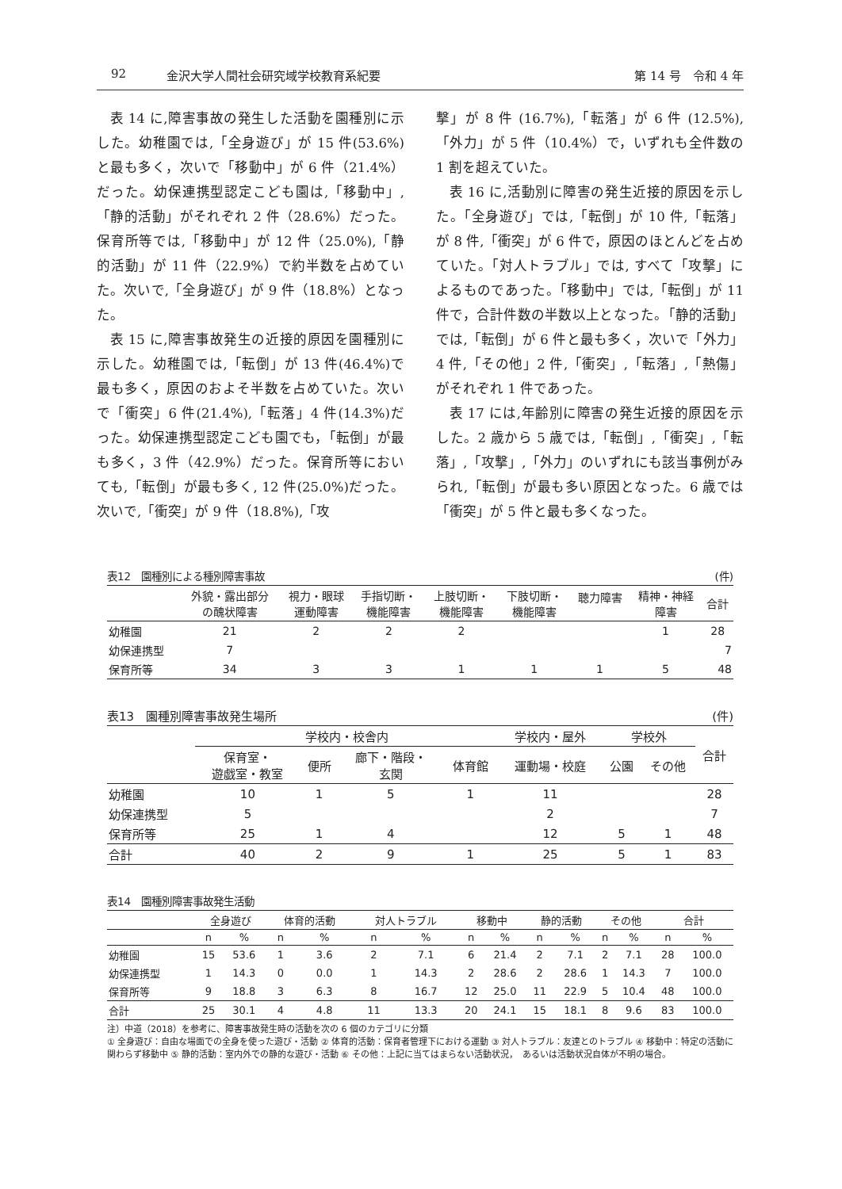92 金沢大学人間社会研究域学校教育系紀要 第 14 号　令和 4 年
表 14 に,障害事故の発生した活動を園種別に示した。幼稚園では,「全身遊び」が 15 件(53.6%)と最も多く，次いで「移動中」が 6 件（21.4%）だった。幼保連携型認定こども園は,「移動中」,「静的活動」がそれぞれ 2 件（28.6%）だった。保育所等では,「移動中」が 12 件（25.0%),「静的活動」が 11 件（22.9%）で約半数を占めていた。次いで,「全身遊び」が 9 件（18.8%）となった。
表 15 に,障害事故発生の近接的原因を園種別に示した。幼稚園では,「転倒」が 13 件(46.4%)で最も多く，原因のおよそ半数を占めていた。次いで「衝突」6 件(21.4%),「転落」4 件(14.3%)だった。幼保連携型認定こども園でも，「転倒」が最も多く，3 件（42.9%）だった。保育所等においても,「転倒」が最も多く, 12 件(25.0%)だった。次いで,「衝突」が 9 件（18.8%),「攻
撃」が 8 件 (16.7%),「転落」が 6 件 (12.5%),「外力」が 5 件（10.4%）で，いずれも全件数の 1 割を超えていた。
表 16 に,活動別に障害の発生近接的原因を示した。「全身遊び」では,「転倒」が 10 件,「転落」が 8 件,「衝突」が 6 件で，原因のほとんどを占めていた。「対人トラブル」では, すべて「攻撃」によるものであった。「移動中」では,「転倒」が 11 件で，合計件数の半数以上となった。「静的活動」では,「転倒」が 6 件と最も多く，次いで「外力」4 件,「その他」2 件,「衝突」,「転落」,「熱傷」がそれぞれ 1 件であった。
表 17 には,年齢別に障害の発生近接的原因を示した。2 歳から 5 歳では,「転倒」,「衝突」,「転落」,「攻撃」,「外力」のいずれにも該当事例がみられ,「転倒」が最も多い原因となった。6 歳では「衝突」が 5 件と最も多くなった。
表12　園種別による種別障害事故 (件)
| | 外貌・露出部分 の醜状障害 | 視力・眼球 運動障害 | 手指切断・ 機能障害 | 上肢切断・ 機能障害 | 下肢切断・ 機能障害 | 聴力障害 | 精神・神経 障害 | 合計 |
| --- | --- | --- | --- | --- | --- | --- | --- | --- |
| 幼稚園 | 21 | 2 | 2 | 2 | | | 1 | 28 |
| 幼保連携型 | 7 | | | | | | | 7 |
| 保育所等 | 34 | 3 | 3 | 1 | 1 | 1 | 5 | 48 |
表13　園種別障害事故発生場所 (件)
| | 学校内・校舎内 | | | | 学校内・屋外 | 学校外 | | 合計 |
| --- | --- | --- | --- | --- | --- | --- | --- | --- |
| | 保育室・ 遊戯室・教室 | 便所 | 廊下・階段・ 玄関 | 体育館 | 運動場・校庭 | 公園 | その他 | |
| 幼稚園 | 10 | 1 | 5 | 1 | 11 | | | 28 |
| 幼保連携型 | 5 | | | | 2 | | | 7 |
| 保育所等 | 25 | 1 | 4 | | 12 | 5 | 1 | 48 |
| 合計 | 40 | 2 | 9 | 1 | 25 | 5 | 1 | 83 |
表14　園種別障害事故発生活動
| | 全身遊び | | 体育的活動 | | 対人トラブル | | 移動中 | | 静的活動 | | その他 | | 合計 | |
| --- | --- | --- | --- | --- | --- | --- | --- | --- | --- | --- | --- | --- | --- | --- |
| | n | % | n | % | n | % | n | % | n | % | n | % | n | % |
| 幼稚園 | 15 | 53.6 | 1 | 3.6 | 2 | 7.1 | 6 | 21.4 | 2 | 7.1 | 2 | 7.1 | 28 | 100.0 |
| 幼保連携型 | 1 | 14.3 | 0 | 0.0 | 1 | 14.3 | 2 | 28.6 | 2 | 28.6 | 1 | 14.3 | 7 | 100.0 |
| 保育所等 | 9 | 18.8 | 3 | 6.3 | 8 | 16.7 | 12 | 25.0 | 11 | 22.9 | 5 | 10.4 | 48 | 100.0 |
| 合計 | 25 | 30.1 | 4 | 4.8 | 11 | 13.3 | 20 | 24.1 | 15 | 18.1 | 8 | 9.6 | 83 | 100.0 |
注）中道（2018）を参考に、障害事故発生時の活動を次の 6 個のカテゴリに分類
① 全身遊び：自由な場面での全身を使った遊び・活動 ② 体育的活動：保育者管理下における運動 ③ 対人トラブル：友達とのトラブル ④ 移動中：特定の活動に関わらず移動中 ⑤ 静的活動：室内外での静的な遊び・活動 ⑥ その他：上記に当てはまらない活動状況，　あるいは活動状況自体が不明の場合。